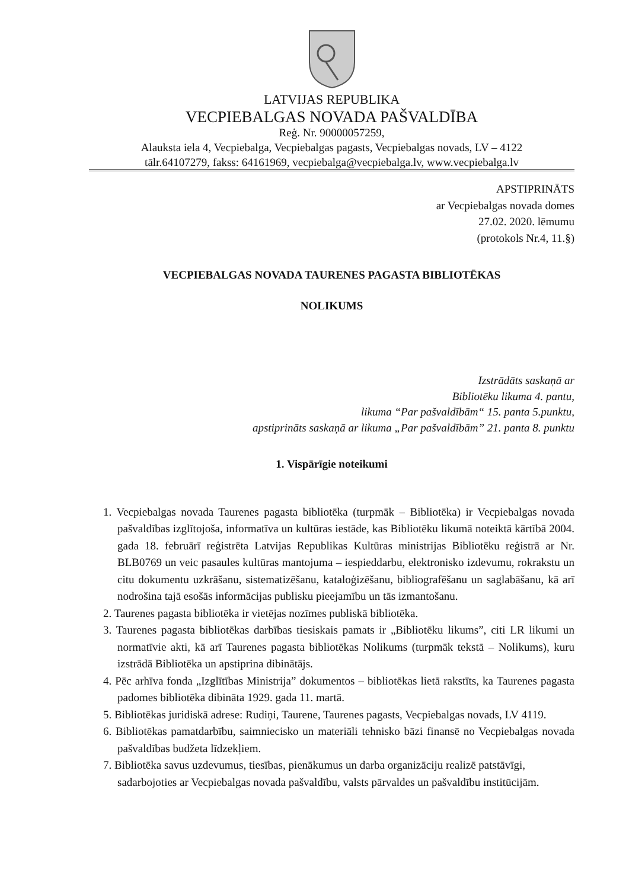LATVIJAS REPUBLIKA
VECPIEBALGAS NOVADA PAŠVALDĪBA
Reģ. Nr. 90000057259,
Alauksta iela 4, Vecpiebalga, Vecpiebalgas pagasts, Vecpiebalgas novads, LV – 4122
tālr.64107279, fakss: 64161969, vecpiebalga@vecpiebalga.lv, www.vecpiebalga.lv
APSTIPRINĀTS
ar Vecpiebalgas novada domes
27.02. 2020. lēmumu
(protokols Nr.4, 11.§)
VECPIEBALGAS NOVADA TAURENES PAGASTA BIBLIOTĒKAS
NOLIKUMS
Izstrādāts saskaņā ar
Bibliotēku likuma 4. pantu,
likuma “Par pašvaldībām“ 15. panta 5.punktu,
apstiprināts saskaņā ar likuma „Par pašvaldībām” 21. panta 8. punktu
1. Vispārīgie noteikumi
1. Vecpiebalgas novada Taurenes pagasta bibliotēka (turpmāk – Bibliotēka) ir Vecpiebalgas novada pašvaldības izglītojoša, informatīva un kultūras iestāde, kas Bibliotēku likumā noteiktā kārtībā 2004. gada 18. februārī reģistrēta Latvijas Republikas Kultūras ministrijas Bibliotēku reģistrā ar Nr. BLB0769 un veic pasaules kultūras mantojuma – iespieddarbu, elektronisko izdevumu, rokrakstu un citu dokumentu uzkrāšanu, sistematizēšanu, kataloģizēšanu, bibliografēšanu un saglabāšanu, kā arī nodrošina tajā esošās informācijas publisku pieejamību un tās izmantošanu.
2. Taurenes pagasta bibliotēka ir vietējas nozīmes publiskā bibliotēka.
3. Taurenes pagasta bibliotēkas darbības tiesiskais pamats ir „Bibliotēku likums”, citi LR likumi un normatīvie akti, kā arī Taurenes pagasta bibliotēkas Nolikums (turpmāk tekstā – Nolikums), kuru izstrādā Bibliotēka un apstiprina dibinātājs.
4. Pēc arhīva fonda „Izglītības Ministrija” dokumentos – bibliotēkas lietā rakstīts, ka Taurenes pagasta padomes bibliotēka dibināta 1929. gada 11. martā.
5. Bibliotēkas juridiskā adrese: Rudiņi, Taurene, Taurenes pagasts, Vecpiebalgas novads, LV 4119.
6. Bibliotēkas pamatdarbību, saimniecisko un materiāli tehnisko bāzi finansē no Vecpiebalgas novada pašvaldības budžeta līdzekļiem.
7. Bibliotēka savus uzdevumus, tiesības, pienākumus un darba organizāciju realizē patstāvīgi, sadarbojoties ar Vecpiebalgas novada pašvaldību, valsts pārvaldes un pašvaldību institūcijām.